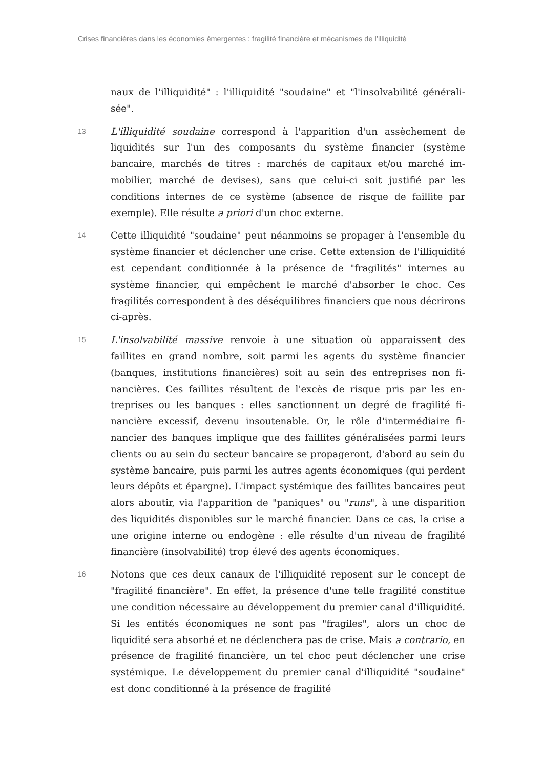Crises financières dans les économies émergentes : fragilité financière et mécanismes de l’illiquidité
naux de l'illiquidité" : l'illiquidité "soudaine" et "l'insolvabilité générali­sée".
13
L'illiquidité soudaine correspond à l'apparition d'un assèchement de liquidités sur l'un des composants du système financier (système bancaire, marchés de titres : marchés de capitaux et/ou marché im­mobilier, marché de devises), sans que celui-ci soit justifié par les conditions internes de ce système (absence de risque de faillite par exemple). Elle résulte a priori d'un choc externe.
14
Cette illiquidité "soudaine" peut néanmoins se propager à l'ensemble du système financier et déclencher une crise. Cette extension de l'illiquidité est cependant conditionnée à la présence de "fragilités" internes au système financier, qui empêchent le marché d'absorber le choc. Ces fragilités correspondent à des déséquilibres financiers que nous décrirons ci-après.
15
L'insolvabilité massive renvoie à une situation où apparaissent des faillites en grand nombre, soit parmi les agents du système financier (banques, institutions financières) soit au sein des entreprises non fi­nancières. Ces faillites résultent de l'excès de risque pris par les en­treprises ou les banques : elles sanctionnent un degré de fragilité fi­nancière excessif, devenu insoutenable. Or, le rôle d'intermédiaire fi­nancier des banques implique que des faillites généralisées parmi leurs clients ou au sein du secteur bancaire se propageront, d'abord au sein du système bancaire, puis parmi les autres agents écono­miques (qui perdent leurs dépôts et épargne). L'impact systémique des faillites bancaires peut alors aboutir, via l'apparition de "paniques" ou "runs", à une disparition des liquidités disponibles sur le marché fi­nancier. Dans ce cas, la crise a une origine interne ou endogène : elle résulte d'un niveau de fragilité financière (insolvabilité) trop élevé des agents économiques.
16
Notons que ces deux canaux de l'illiquidité reposent sur le concept de "fragilité financière". En effet, la présence d'une telle fragilité consti­tue une condition nécessaire au développement du premier canal d'illiquidité. Si les entités économiques ne sont pas "fragiles", alors un choc de liquidité sera absorbé et ne déclenchera pas de crise. Mais a contrario, en présence de fragilité financière, un tel choc peut dé­clencher une crise systémique. Le développement du premier canal d'illiquidité "soudaine" est donc conditionné à la présence de fragilité